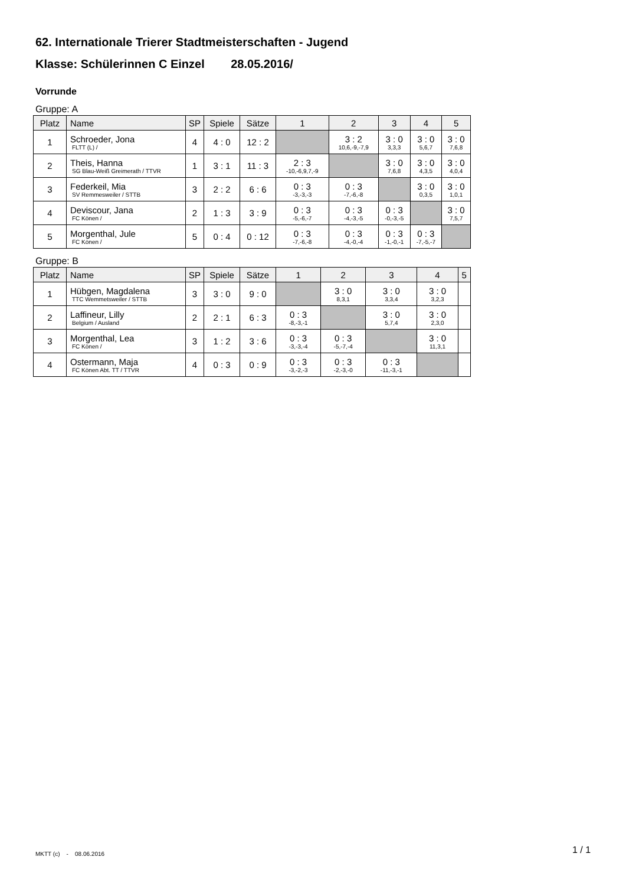62. Internationale Trierer Stadtmeisterschaften - Jugend
Klasse: Schülerinnen C Einzel 28.05.2016/
Vorrunde
Gruppe: A
| Platz | Name | SP | Spiele | Sätze | 1 | 2 | 3 | 4 | 5 |
| --- | --- | --- | --- | --- | --- | --- | --- | --- | --- |
| 1 | Schroeder, Jona FLTT (L) / | 4 | 4 : 0 | 12 : 2 | | 3 : 2 10,6,-9,-7,9 | 3 : 0 3,3,3 | 3 : 0 5,6,7 | 3 : 0 7,6,8 |
| 2 | Theis, Hanna SG Blau-Weiß Greimerath / TTVR | 1 | 3 : 1 | 11 : 3 | 2 : 3 -10,-6,9,7,-9 | | 3 : 0 7,6,8 | 3 : 0 4,3,5 | 3 : 0 4,0,4 |
| 3 | Federkeil, Mia SV Remmesweiler / STTB | 3 | 2 : 2 | 6 : 6 | 0 : 3 -3,-3,-3 | 0 : 3 -7,-6,-8 | | 3 : 0 0,3,5 | 3 : 0 1,0,1 |
| 4 | Deviscour, Jana FC Könen / | 2 | 1 : 3 | 3 : 9 | 0 : 3 -5,-6,-7 | 0 : 3 -4,-3,-5 | 0 : 3 -0,-3,-5 | | 3 : 0 7,5,7 |
| 5 | Morgenthal, Jule FC Könen / | 5 | 0 : 4 | 0 : 12 | 0 : 3 -7,-6,-8 | 0 : 3 -4,-0,-4 | 0 : 3 -1,-0,-1 | 0 : 3 -7,-5,-7 | |
Gruppe: B
| Platz | Name | SP | Spiele | Sätze | 1 | 2 | 3 | 4 | 5 |
| --- | --- | --- | --- | --- | --- | --- | --- | --- | --- |
| 1 | Hübgen, Magdalena TTC Wemmetsweiler / STTB | 3 | 3 : 0 | 9 : 0 | | 3 : 0 8,3,1 | 3 : 0 3,3,4 | 3 : 0 3,2,3 | |
| 2 | Laffineur, Lilly Belgium / Ausland | 2 | 2 : 1 | 6 : 3 | 0 : 3 -8,-3,-1 | | 3 : 0 5,7,4 | 3 : 0 2,3,0 | |
| 3 | Morgenthal, Lea FC Könen / | 3 | 1 : 2 | 3 : 6 | 0 : 3 -3,-3,-4 | 0 : 3 -5,-7,-4 | | 3 : 0 11,3,1 | |
| 4 | Ostermann, Maja FC Könen Abt. TT / TTVR | 4 | 0 : 3 | 0 : 9 | 0 : 3 -3,-2,-3 | 0 : 3 -2,-3,-0 | 0 : 3 -11,-3,-1 | | |
MKTT (c) - 08.06.2016 1 / 1